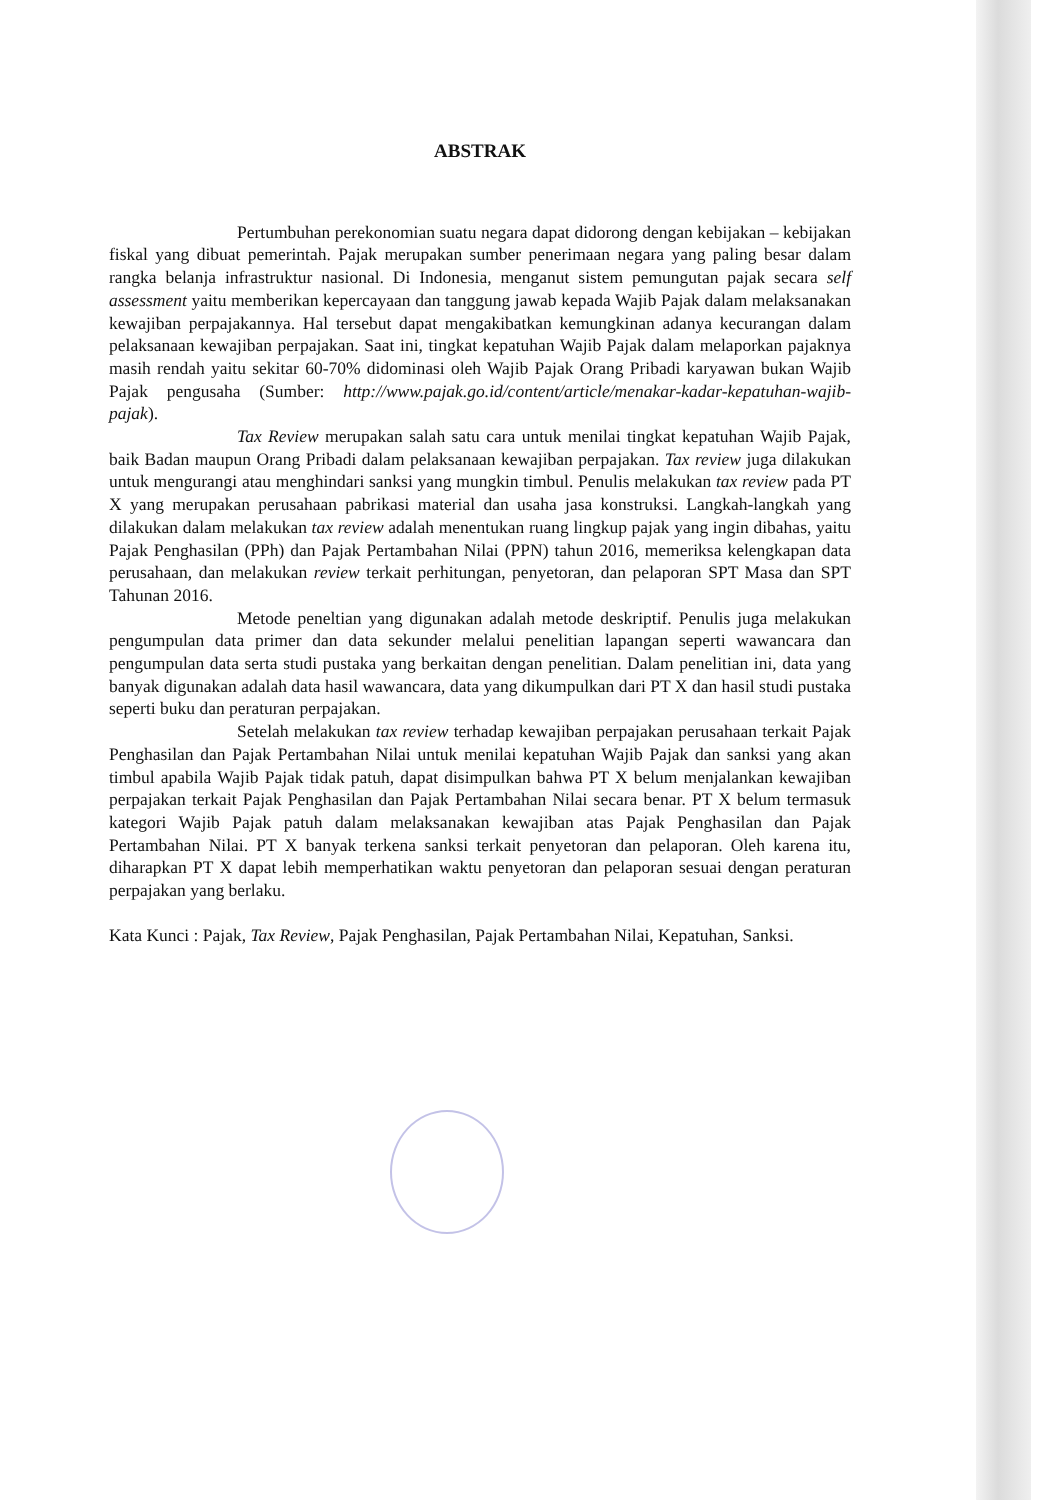ABSTRAK
Pertumbuhan perekonomian suatu negara dapat didorong dengan kebijakan – kebijakan fiskal yang dibuat pemerintah. Pajak merupakan sumber penerimaan negara yang paling besar dalam rangka belanja infrastruktur nasional. Di Indonesia, menganut sistem pemungutan pajak secara self assessment yaitu memberikan kepercayaan dan tanggung jawab kepada Wajib Pajak dalam melaksanakan kewajiban perpajakannya. Hal tersebut dapat mengakibatkan kemungkinan adanya kecurangan dalam pelaksanaan kewajiban perpajakan. Saat ini, tingkat kepatuhan Wajib Pajak dalam melaporkan pajaknya masih rendah yaitu sekitar 60-70% didominasi oleh Wajib Pajak Orang Pribadi karyawan bukan Wajib Pajak pengusaha (Sumber: http://www.pajak.go.id/content/article/menakar-kadar-kepatuhan-wajib-pajak).
Tax Review merupakan salah satu cara untuk menilai tingkat kepatuhan Wajib Pajak, baik Badan maupun Orang Pribadi dalam pelaksanaan kewajiban perpajakan. Tax review juga dilakukan untuk mengurangi atau menghindari sanksi yang mungkin timbul. Penulis melakukan tax review pada PT X yang merupakan perusahaan pabrikasi material dan usaha jasa konstruksi. Langkah-langkah yang dilakukan dalam melakukan tax review adalah menentukan ruang lingkup pajak yang ingin dibahas, yaitu Pajak Penghasilan (PPh) dan Pajak Pertambahan Nilai (PPN) tahun 2016, memeriksa kelengkapan data perusahaan, dan melakukan review terkait perhitungan, penyetoran, dan pelaporan SPT Masa dan SPT Tahunan 2016.
Metode peneltian yang digunakan adalah metode deskriptif. Penulis juga melakukan pengumpulan data primer dan data sekunder melalui penelitian lapangan seperti wawancara dan pengumpulan data serta studi pustaka yang berkaitan dengan penelitian. Dalam penelitian ini, data yang banyak digunakan adalah data hasil wawancara, data yang dikumpulkan dari PT X dan hasil studi pustaka seperti buku dan peraturan perpajakan.
Setelah melakukan tax review terhadap kewajiban perpajakan perusahaan terkait Pajak Penghasilan dan Pajak Pertambahan Nilai untuk menilai kepatuhan Wajib Pajak dan sanksi yang akan timbul apabila Wajib Pajak tidak patuh, dapat disimpulkan bahwa PT X belum menjalankan kewajiban perpajakan terkait Pajak Penghasilan dan Pajak Pertambahan Nilai secara benar. PT X belum termasuk kategori Wajib Pajak patuh dalam melaksanakan kewajiban atas Pajak Penghasilan dan Pajak Pertambahan Nilai. PT X banyak terkena sanksi terkait penyetoran dan pelaporan. Oleh karena itu, diharapkan PT X dapat lebih memperhatikan waktu penyetoran dan pelaporan sesuai dengan peraturan perpajakan yang berlaku.
Kata Kunci : Pajak, Tax Review, Pajak Penghasilan, Pajak Pertambahan Nilai, Kepatuhan, Sanksi.